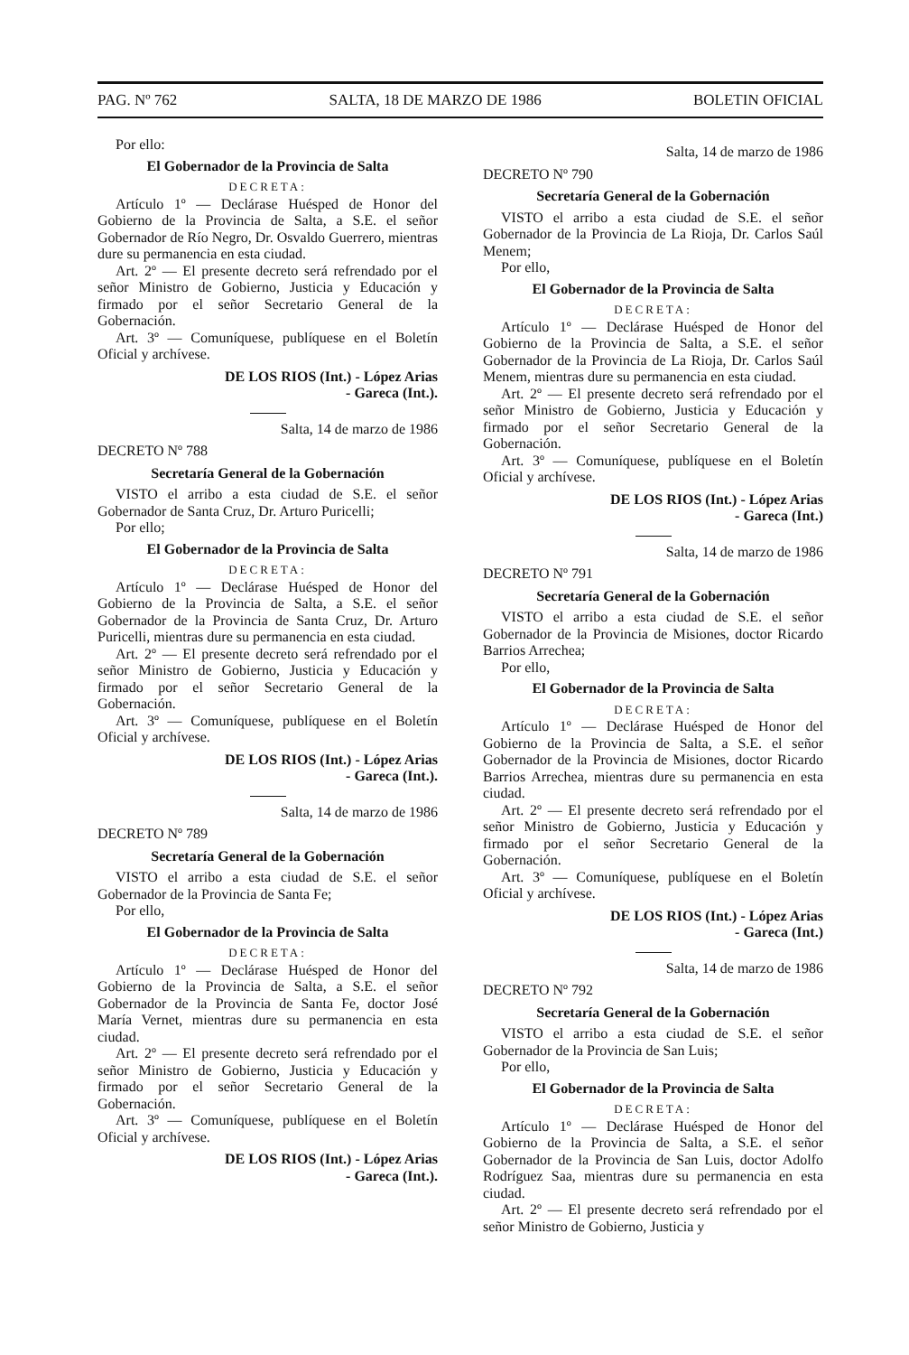PAG. Nº 762 SALTA, 18 DE MARZO DE 1986 BOLETIN OFICIAL
Por ello:
El Gobernador de la Provincia de Salta
DECRETA:
Artículo 1º — Declárase Huésped de Honor del Gobierno de la Provincia de Salta, a S.E. el señor Gobernador de Río Negro, Dr. Osvaldo Guerrero, mientras dure su permanencia en esta ciudad.
Art. 2º — El presente decreto será refrendado por el señor Ministro de Gobierno, Justicia y Educación y firmado por el señor Secretario General de la Gobernación.
Art. 3º — Comuníquese, publíquese en el Boletín Oficial y archívese.
DE LOS RIOS (Int.) - López Arias
- Gareca (Int.).
Salta, 14 de marzo de 1986
DECRETO Nº 788
Secretaría General de la Gobernación
VISTO el arribo a esta ciudad de S.E. el señor Gobernador de Santa Cruz, Dr. Arturo Puricelli;
Por ello;
El Gobernador de la Provincia de Salta
DECRETA:
Artículo 1º — Declárase Huésped de Honor del Gobierno de la Provincia de Salta, a S.E. el señor Gobernador de la Provincia de Santa Cruz, Dr. Arturo Puricelli, mientras dure su permanencia en esta ciudad.
Art. 2º — El presente decreto será refrendado por el señor Ministro de Gobierno, Justicia y Educación y firmado por el señor Secretario General de la Gobernación.
Art. 3º — Comuníquese, publíquese en el Boletín Oficial y archívese.
DE LOS RIOS (Int.) - López Arias
- Gareca (Int.).
Salta, 14 de marzo de 1986
DECRETO Nº 789
Secretaría General de la Gobernación
VISTO el arribo a esta ciudad de S.E. el señor Gobernador de la Provincia de Santa Fe;
Por ello,
El Gobernador de la Provincia de Salta
DECRETA:
Artículo 1º — Declárase Huésped de Honor del Gobierno de la Provincia de Salta, a S.E. el señor Gobernador de la Provincia de Santa Fe, doctor José María Vernet, mientras dure su permanencia en esta ciudad.
Art. 2º — El presente decreto será refrendado por el señor Ministro de Gobierno, Justicia y Educación y firmado por el señor Secretario General de la Gobernación.
Art. 3º — Comuníquese, publíquese en el Boletín Oficial y archívese.
DE LOS RIOS (Int.) - López Arias
- Gareca (Int.).
Salta, 14 de marzo de 1986
DECRETO Nº 790
Secretaría General de la Gobernación
VISTO el arribo a esta ciudad de S.E. el señor Gobernador de la Provincia de La Rioja, Dr. Carlos Saúl Menem;
Por ello,
El Gobernador de la Provincia de Salta
DECRETA:
Artículo 1º — Declárase Huésped de Honor del Gobierno de la Provincia de Salta, a S.E. el señor Gobernador de la Provincia de La Rioja, Dr. Carlos Saúl Menem, mientras dure su permanencia en esta ciudad.
Art. 2º — El presente decreto será refrendado por el señor Ministro de Gobierno, Justicia y Educación y firmado por el señor Secretario General de la Gobernación.
Art. 3º — Comuníquese, publíquese en el Boletín Oficial y archívese.
DE LOS RIOS (Int.) - López Arias
- Gareca (Int.)
Salta, 14 de marzo de 1986
DECRETO Nº 791
Secretaría General de la Gobernación
VISTO el arribo a esta ciudad de S.E. el señor Gobernador de la Provincia de Misiones, doctor Ricardo Barrios Arrechea;
Por ello,
El Gobernador de la Provincia de Salta
DECRETA:
Artículo 1º — Declárase Huésped de Honor del Gobierno de la Provincia de Salta, a S.E. el señor Gobernador de la Provincia de Misiones, doctor Ricardo Barrios Arrechea, mientras dure su permanencia en esta ciudad.
Art. 2º — El presente decreto será refrendado por el señor Ministro de Gobierno, Justicia y Educación y firmado por el señor Secretario General de la Gobernación.
Art. 3º — Comuníquese, publíquese en el Boletín Oficial y archívese.
DE LOS RIOS (Int.) - López Arias
- Gareca (Int.)
Salta, 14 de marzo de 1986
DECRETO Nº 792
Secretaría General de la Gobernación
VISTO el arribo a esta ciudad de S.E. el señor Gobernador de la Provincia de San Luis;
Por ello,
El Gobernador de la Provincia de Salta
DECRETA:
Artículo 1º — Declárase Huésped de Honor del Gobierno de la Provincia de Salta, a S.E. el señor Gobernador de la Provincia de San Luis, doctor Adolfo Rodríguez Saa, mientras dure su permanencia en esta ciudad.
Art. 2º — El presente decreto será refrendado por el señor Ministro de Gobierno, Justicia y